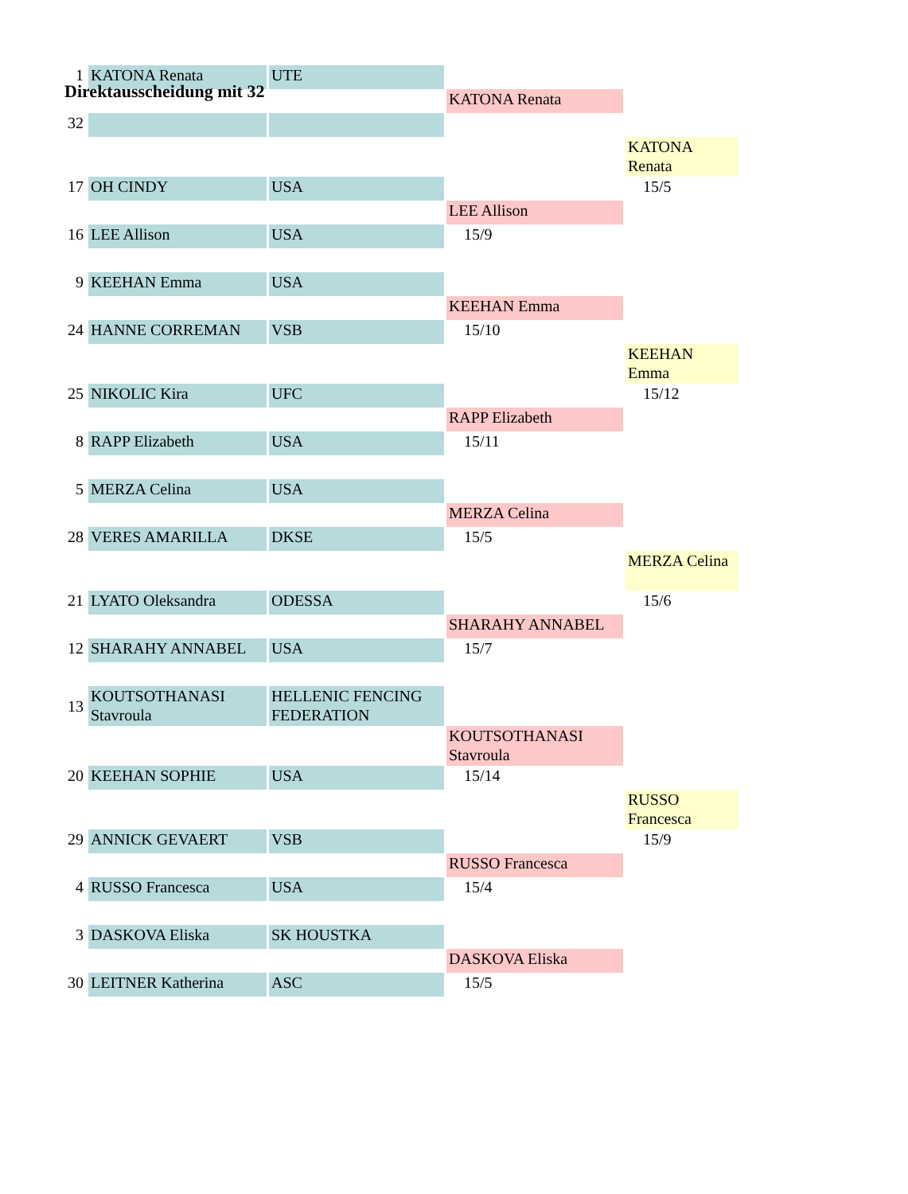Direktausscheidung mit 32
| 1 | KATONA Renata | UTE | | |
| | | | KATONA Renata | |
| 32 | | | | |
| | | | | KATONA Renata |
| 17 | OH CINDY | USA | | 15/5 |
| | | | LEE Allison | |
| 16 | LEE Allison | USA | 15/9 | |
| 9 | KEEHAN Emma | USA | | |
| | | | KEEHAN Emma | |
| 24 | HANNE CORREMAN | VSB | 15/10 | |
| | | | | KEEHAN Emma |
| 25 | NIKOLIC Kira | UFC | | 15/12 |
| | | | RAPP Elizabeth | |
| 8 | RAPP Elizabeth | USA | 15/11 | |
| 5 | MERZA Celina | USA | | |
| | | | MERZA Celina | |
| 28 | VERES AMARILLA | DKSE | 15/5 | |
| | | | | MERZA Celina |
| 21 | LYATO Oleksandra | ODESSA | | 15/6 |
| | | | SHARAHY ANNABEL | |
| 12 | SHARAHY ANNABEL | USA | 15/7 | |
| 13 | KOUTSOTHANASI Stavroula | HELLENIC FENCING FEDERATION | | |
| | | | KOUTSOTHANASI Stavroula | |
| 20 | KEEHAN SOPHIE | USA | 15/14 | |
| | | | | RUSSO Francesca |
| 29 | ANNICK GEVAERT | VSB | | 15/9 |
| | | | RUSSO Francesca | |
| 4 | RUSSO Francesca | USA | 15/4 | |
| 3 | DASKOVA Eliska | SK HOUSTKA | | |
| | | | DASKOVA Eliska | |
| 30 | LEITNER Katherina | ASC | 15/5 | |